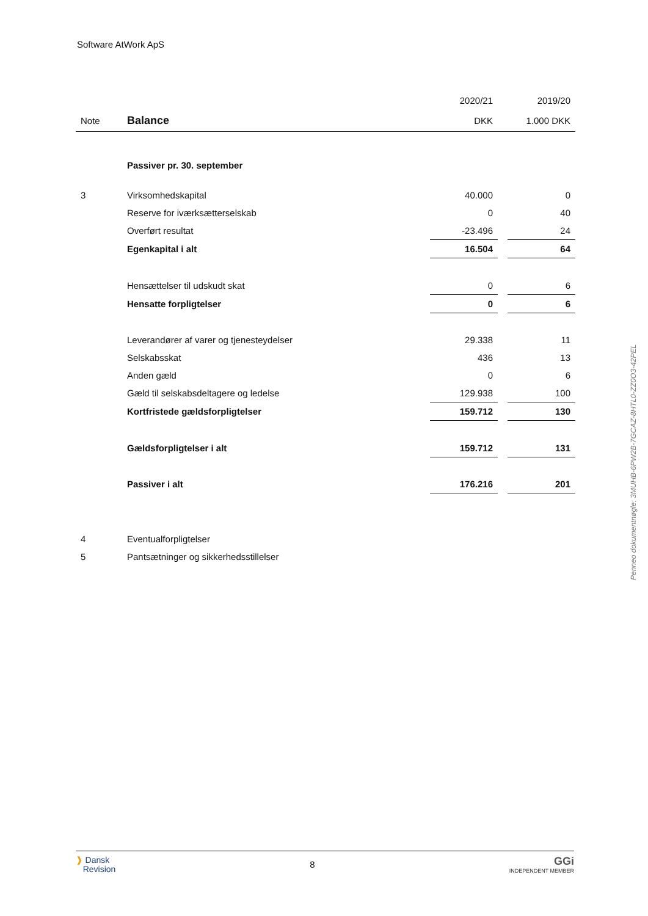Software AtWork ApS
| | | 2020/21 | | 2019/20 |
| Note | Balance | DKK | | 1.000 DKK |
| | Passiver pr. 30. september | | | |
| 3 | Virksomhedskapital | 40.000 | | 0 |
| | Reserve for iværksætterselskab | 0 | | 40 |
| | Overført resultat | -23.496 | | 24 |
| | Egenkapital i alt | 16.504 | | 64 |
| | Hensættelser til udskudt skat | 0 | | 6 |
| | Hensatte forpligtelser | 0 | | 6 |
| | Leverandører af varer og tjenesteydelser | 29.338 | | 11 |
| | Selskabsskat | 436 | | 13 |
| | Anden gæld | 0 | | 6 |
| | Gæld til selskabsdeltagere og ledelse | 129.938 | | 100 |
| | Kortfristede gældsforpligtelser | 159.712 | | 130 |
| | Gældsforpligtelser i alt | 159.712 | | 131 |
| | Passiver i alt | 176.216 | | 201 |
| 4 | Eventualforpligtelser | | | |
| 5 | Pantsætninger og sikkerhedsstillelser | | | |
Penneo dokumentnøgle: 3MUHB-6PW2B-7GCAZ-8HTL0-ZZ0O3-42PEL
❱ Dansk
Revision
8
GGi
INDEPENDENT MEMBER